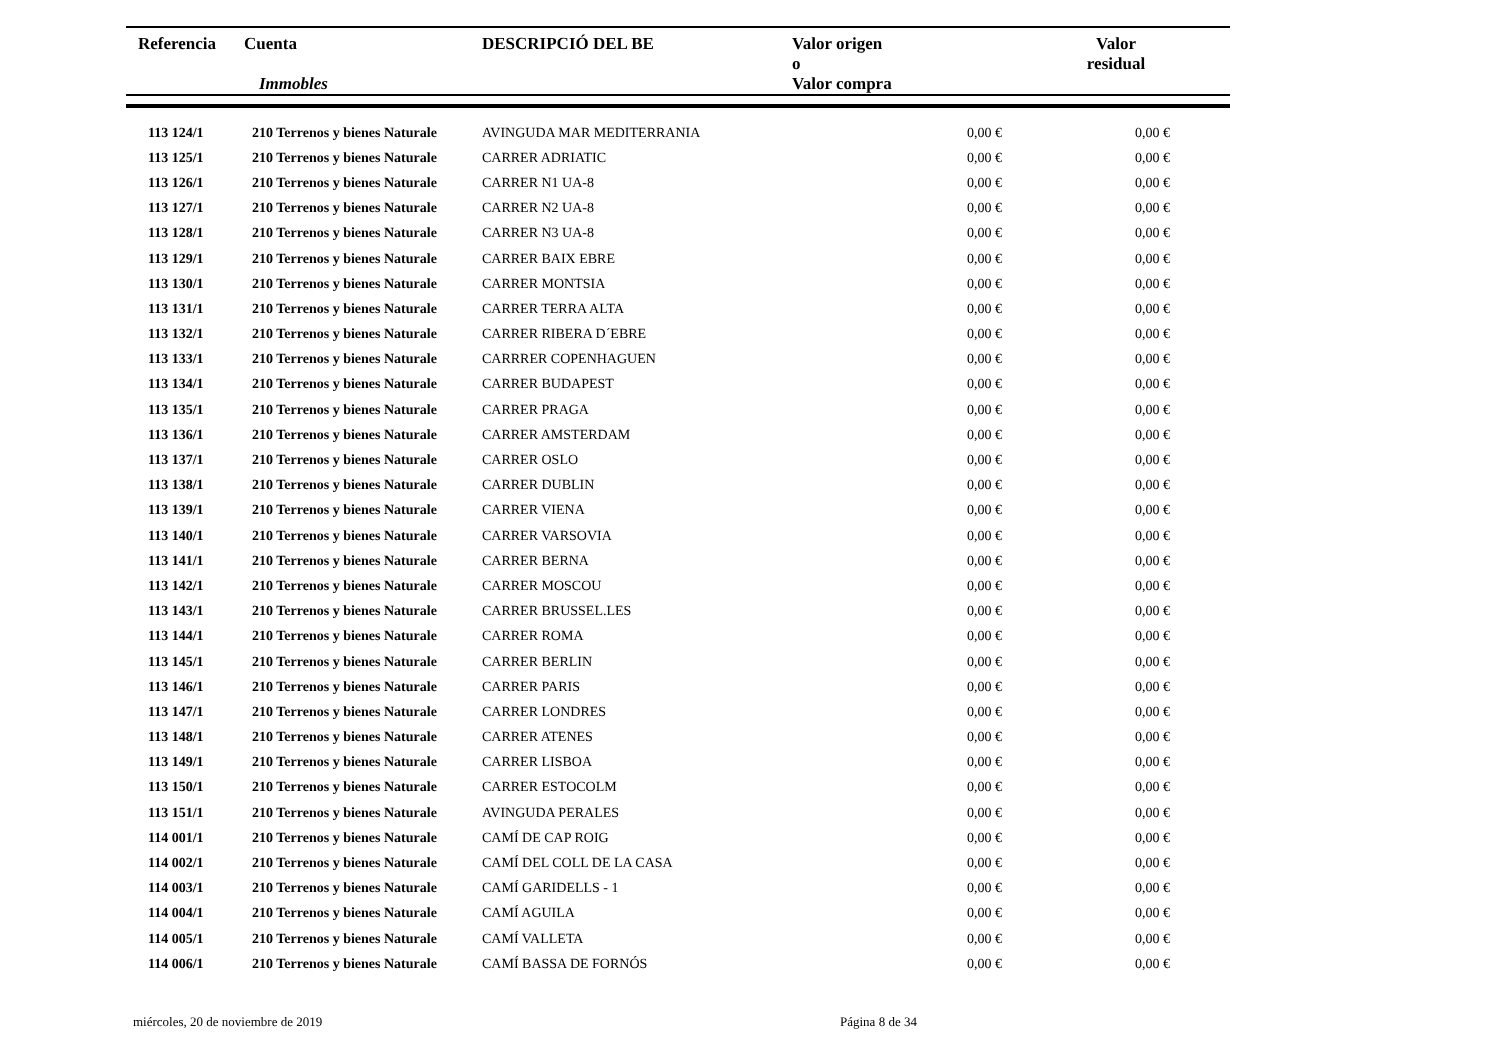| Referencia | Cuenta Immobles | DESCRIPCIÓ DEL BE | Valor origen o Valor compra | Valor residual |
| --- | --- | --- | --- | --- |
| 113 124/1 | 210 Terrenos y bienes Naturale | AVINGUDA MAR MEDITERRANIA | 0,00 € | 0,00 € |
| 113 125/1 | 210 Terrenos y bienes Naturale | CARRER ADRIATIC | 0,00 € | 0,00 € |
| 113 126/1 | 210 Terrenos y bienes Naturale | CARRER N1 UA-8 | 0,00 € | 0,00 € |
| 113 127/1 | 210 Terrenos y bienes Naturale | CARRER N2 UA-8 | 0,00 € | 0,00 € |
| 113 128/1 | 210 Terrenos y bienes Naturale | CARRER N3 UA-8 | 0,00 € | 0,00 € |
| 113 129/1 | 210 Terrenos y bienes Naturale | CARRER BAIX EBRE | 0,00 € | 0,00 € |
| 113 130/1 | 210 Terrenos y bienes Naturale | CARRER MONTSIA | 0,00 € | 0,00 € |
| 113 131/1 | 210 Terrenos y bienes Naturale | CARRER TERRA ALTA | 0,00 € | 0,00 € |
| 113 132/1 | 210 Terrenos y bienes Naturale | CARRER RIBERA D´EBRE | 0,00 € | 0,00 € |
| 113 133/1 | 210 Terrenos y bienes Naturale | CARRRER COPENHAGUEN | 0,00 € | 0,00 € |
| 113 134/1 | 210 Terrenos y bienes Naturale | CARRER BUDAPEST | 0,00 € | 0,00 € |
| 113 135/1 | 210 Terrenos y bienes Naturale | CARRER PRAGA | 0,00 € | 0,00 € |
| 113 136/1 | 210 Terrenos y bienes Naturale | CARRER AMSTERDAM | 0,00 € | 0,00 € |
| 113 137/1 | 210 Terrenos y bienes Naturale | CARRER OSLO | 0,00 € | 0,00 € |
| 113 138/1 | 210 Terrenos y bienes Naturale | CARRER DUBLIN | 0,00 € | 0,00 € |
| 113 139/1 | 210 Terrenos y bienes Naturale | CARRER VIENA | 0,00 € | 0,00 € |
| 113 140/1 | 210 Terrenos y bienes Naturale | CARRER VARSOVIA | 0,00 € | 0,00 € |
| 113 141/1 | 210 Terrenos y bienes Naturale | CARRER BERNA | 0,00 € | 0,00 € |
| 113 142/1 | 210 Terrenos y bienes Naturale | CARRER MOSCOU | 0,00 € | 0,00 € |
| 113 143/1 | 210 Terrenos y bienes Naturale | CARRER BRUSSEL.LES | 0,00 € | 0,00 € |
| 113 144/1 | 210 Terrenos y bienes Naturale | CARRER ROMA | 0,00 € | 0,00 € |
| 113 145/1 | 210 Terrenos y bienes Naturale | CARRER BERLIN | 0,00 € | 0,00 € |
| 113 146/1 | 210 Terrenos y bienes Naturale | CARRER PARIS | 0,00 € | 0,00 € |
| 113 147/1 | 210 Terrenos y bienes Naturale | CARRER LONDRES | 0,00 € | 0,00 € |
| 113 148/1 | 210 Terrenos y bienes Naturale | CARRER ATENES | 0,00 € | 0,00 € |
| 113 149/1 | 210 Terrenos y bienes Naturale | CARRER LISBOA | 0,00 € | 0,00 € |
| 113 150/1 | 210 Terrenos y bienes Naturale | CARRER ESTOCOLM | 0,00 € | 0,00 € |
| 113 151/1 | 210 Terrenos y bienes Naturale | AVINGUDA PERALES | 0,00 € | 0,00 € |
| 114 001/1 | 210 Terrenos y bienes Naturale | CAMÍ DE CAP ROIG | 0,00 € | 0,00 € |
| 114 002/1 | 210 Terrenos y bienes Naturale | CAMÍ DEL COLL DE LA CASA | 0,00 € | 0,00 € |
| 114 003/1 | 210 Terrenos y bienes Naturale | CAMÍ GARIDELLS - 1 | 0,00 € | 0,00 € |
| 114 004/1 | 210 Terrenos y bienes Naturale | CAMÍ AGUILA | 0,00 € | 0,00 € |
| 114 005/1 | 210 Terrenos y bienes Naturale | CAMÍ VALLETA | 0,00 € | 0,00 € |
| 114 006/1 | 210 Terrenos y bienes Naturale | CAMÍ BASSA DE FORNÓS | 0,00 € | 0,00 € |
miércoles, 20 de noviembre de 2019 Página 8 de 34